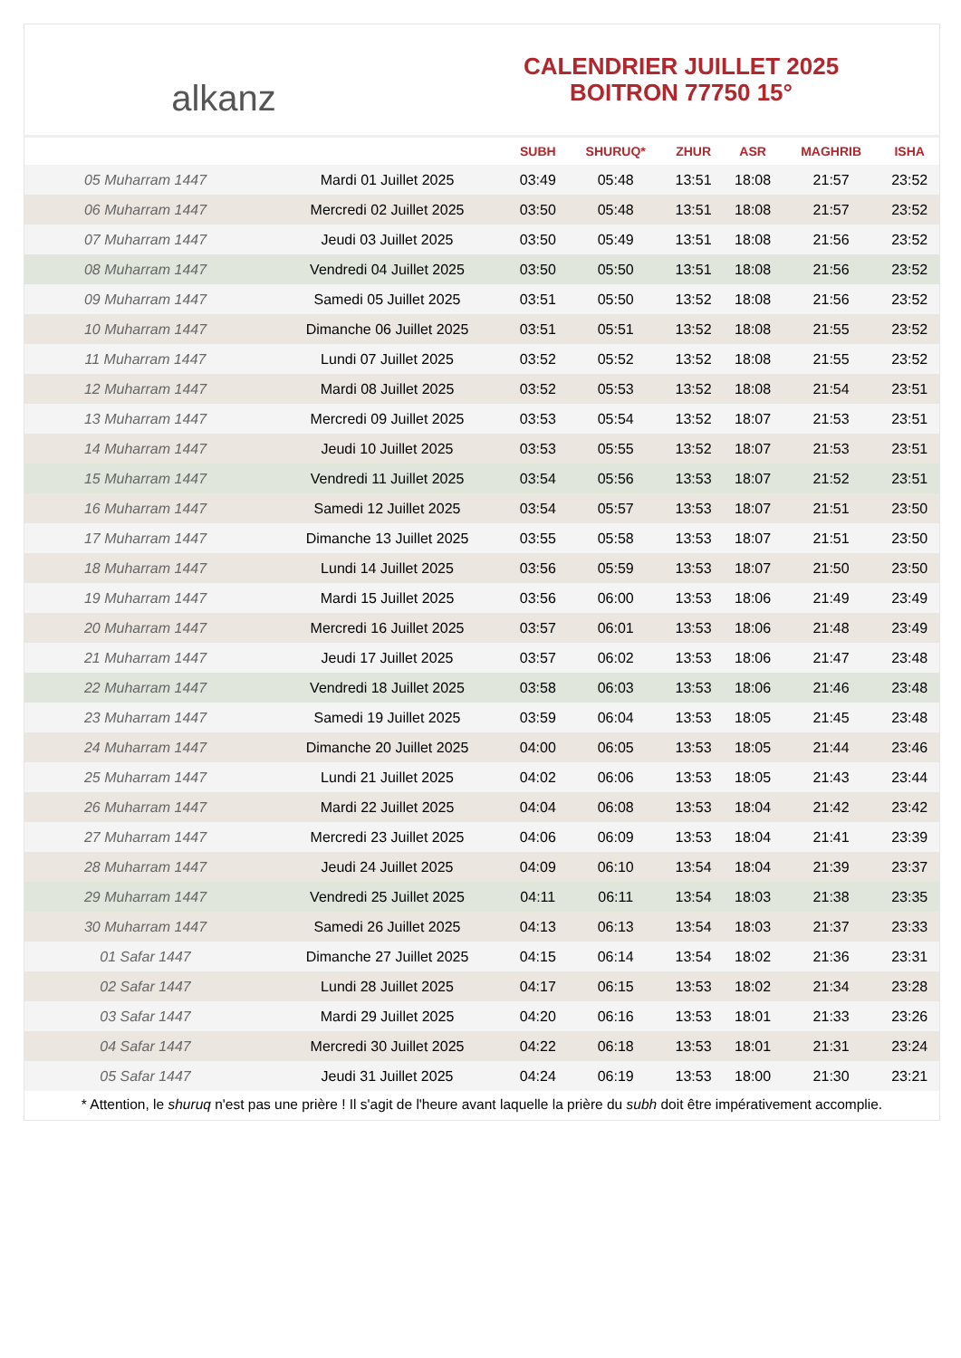alkanz
CALENDRIER JUILLET 2025
BOITRON 77750 15°
| | | SUBH | SHURUQ* | ZHUR | ASR | MAGHRIB | ISHA |
| --- | --- | --- | --- | --- | --- | --- | --- |
| 05 Muharram 1447 | Mardi 01 Juillet 2025 | 03:49 | 05:48 | 13:51 | 18:08 | 21:57 | 23:52 |
| 06 Muharram 1447 | Mercredi 02 Juillet 2025 | 03:50 | 05:48 | 13:51 | 18:08 | 21:57 | 23:52 |
| 07 Muharram 1447 | Jeudi 03 Juillet 2025 | 03:50 | 05:49 | 13:51 | 18:08 | 21:56 | 23:52 |
| 08 Muharram 1447 | Vendredi 04 Juillet 2025 | 03:50 | 05:50 | 13:51 | 18:08 | 21:56 | 23:52 |
| 09 Muharram 1447 | Samedi 05 Juillet 2025 | 03:51 | 05:50 | 13:52 | 18:08 | 21:56 | 23:52 |
| 10 Muharram 1447 | Dimanche 06 Juillet 2025 | 03:51 | 05:51 | 13:52 | 18:08 | 21:55 | 23:52 |
| 11 Muharram 1447 | Lundi 07 Juillet 2025 | 03:52 | 05:52 | 13:52 | 18:08 | 21:55 | 23:52 |
| 12 Muharram 1447 | Mardi 08 Juillet 2025 | 03:52 | 05:53 | 13:52 | 18:08 | 21:54 | 23:51 |
| 13 Muharram 1447 | Mercredi 09 Juillet 2025 | 03:53 | 05:54 | 13:52 | 18:07 | 21:53 | 23:51 |
| 14 Muharram 1447 | Jeudi 10 Juillet 2025 | 03:53 | 05:55 | 13:52 | 18:07 | 21:53 | 23:51 |
| 15 Muharram 1447 | Vendredi 11 Juillet 2025 | 03:54 | 05:56 | 13:53 | 18:07 | 21:52 | 23:51 |
| 16 Muharram 1447 | Samedi 12 Juillet 2025 | 03:54 | 05:57 | 13:53 | 18:07 | 21:51 | 23:50 |
| 17 Muharram 1447 | Dimanche 13 Juillet 2025 | 03:55 | 05:58 | 13:53 | 18:07 | 21:51 | 23:50 |
| 18 Muharram 1447 | Lundi 14 Juillet 2025 | 03:56 | 05:59 | 13:53 | 18:07 | 21:50 | 23:50 |
| 19 Muharram 1447 | Mardi 15 Juillet 2025 | 03:56 | 06:00 | 13:53 | 18:06 | 21:49 | 23:49 |
| 20 Muharram 1447 | Mercredi 16 Juillet 2025 | 03:57 | 06:01 | 13:53 | 18:06 | 21:48 | 23:49 |
| 21 Muharram 1447 | Jeudi 17 Juillet 2025 | 03:57 | 06:02 | 13:53 | 18:06 | 21:47 | 23:48 |
| 22 Muharram 1447 | Vendredi 18 Juillet 2025 | 03:58 | 06:03 | 13:53 | 18:06 | 21:46 | 23:48 |
| 23 Muharram 1447 | Samedi 19 Juillet 2025 | 03:59 | 06:04 | 13:53 | 18:05 | 21:45 | 23:48 |
| 24 Muharram 1447 | Dimanche 20 Juillet 2025 | 04:00 | 06:05 | 13:53 | 18:05 | 21:44 | 23:46 |
| 25 Muharram 1447 | Lundi 21 Juillet 2025 | 04:02 | 06:06 | 13:53 | 18:05 | 21:43 | 23:44 |
| 26 Muharram 1447 | Mardi 22 Juillet 2025 | 04:04 | 06:08 | 13:53 | 18:04 | 21:42 | 23:42 |
| 27 Muharram 1447 | Mercredi 23 Juillet 2025 | 04:06 | 06:09 | 13:53 | 18:04 | 21:41 | 23:39 |
| 28 Muharram 1447 | Jeudi 24 Juillet 2025 | 04:09 | 06:10 | 13:54 | 18:04 | 21:39 | 23:37 |
| 29 Muharram 1447 | Vendredi 25 Juillet 2025 | 04:11 | 06:11 | 13:54 | 18:03 | 21:38 | 23:35 |
| 30 Muharram 1447 | Samedi 26 Juillet 2025 | 04:13 | 06:13 | 13:54 | 18:03 | 21:37 | 23:33 |
| 01 Safar 1447 | Dimanche 27 Juillet 2025 | 04:15 | 06:14 | 13:54 | 18:02 | 21:36 | 23:31 |
| 02 Safar 1447 | Lundi 28 Juillet 2025 | 04:17 | 06:15 | 13:53 | 18:02 | 21:34 | 23:28 |
| 03 Safar 1447 | Mardi 29 Juillet 2025 | 04:20 | 06:16 | 13:53 | 18:01 | 21:33 | 23:26 |
| 04 Safar 1447 | Mercredi 30 Juillet 2025 | 04:22 | 06:18 | 13:53 | 18:01 | 21:31 | 23:24 |
| 05 Safar 1447 | Jeudi 31 Juillet 2025 | 04:24 | 06:19 | 13:53 | 18:00 | 21:30 | 23:21 |
* Attention, le shuruq n'est pas une prière ! Il s'agit de l'heure avant laquelle la prière du subh doit être impérativement accomplie.